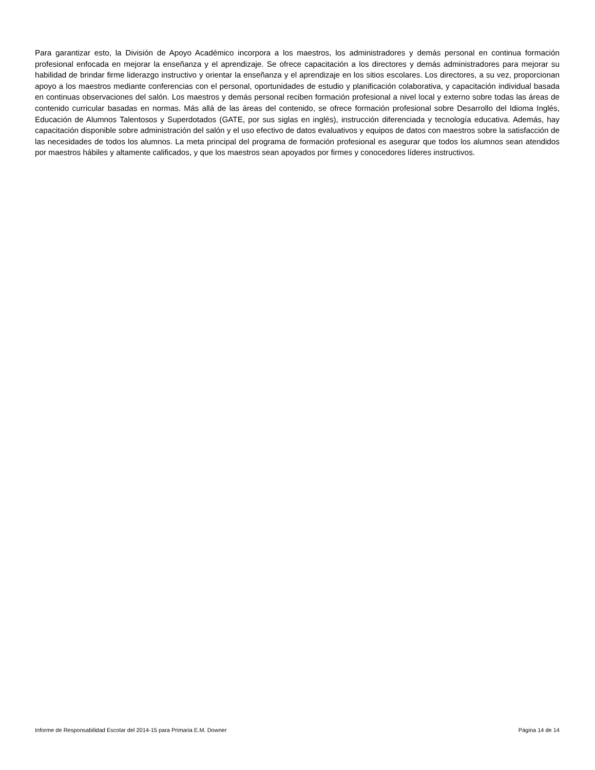Para garantizar esto, la División de Apoyo Académico incorpora a los maestros, los administradores y demás personal en continua formación profesional enfocada en mejorar la enseñanza y el aprendizaje. Se ofrece capacitación a los directores y demás administradores para mejorar su habilidad de brindar firme liderazgo instructivo y orientar la enseñanza y el aprendizaje en los sitios escolares. Los directores, a su vez, proporcionan apoyo a los maestros mediante conferencias con el personal, oportunidades de estudio y planificación colaborativa, y capacitación individual basada en continuas observaciones del salón. Los maestros y demás personal reciben formación profesional a nivel local y externo sobre todas las áreas de contenido curricular basadas en normas. Más allá de las áreas del contenido, se ofrece formación profesional sobre Desarrollo del Idioma Inglés, Educación de Alumnos Talentosos y Superdotados (GATE, por sus siglas en inglés), instrucción diferenciada y tecnología educativa. Además, hay capacitación disponible sobre administración del salón y el uso efectivo de datos evaluativos y equipos de datos con maestros sobre la satisfacción de las necesidades de todos los alumnos. La meta principal del programa de formación profesional es asegurar que todos los alumnos sean atendidos por maestros hábiles y altamente calificados, y que los maestros sean apoyados por firmes y conocedores líderes instructivos.
Informe de Responsabilidad Escolar del 2014-15 para Primaria E.M. Downer Página 14 de 14